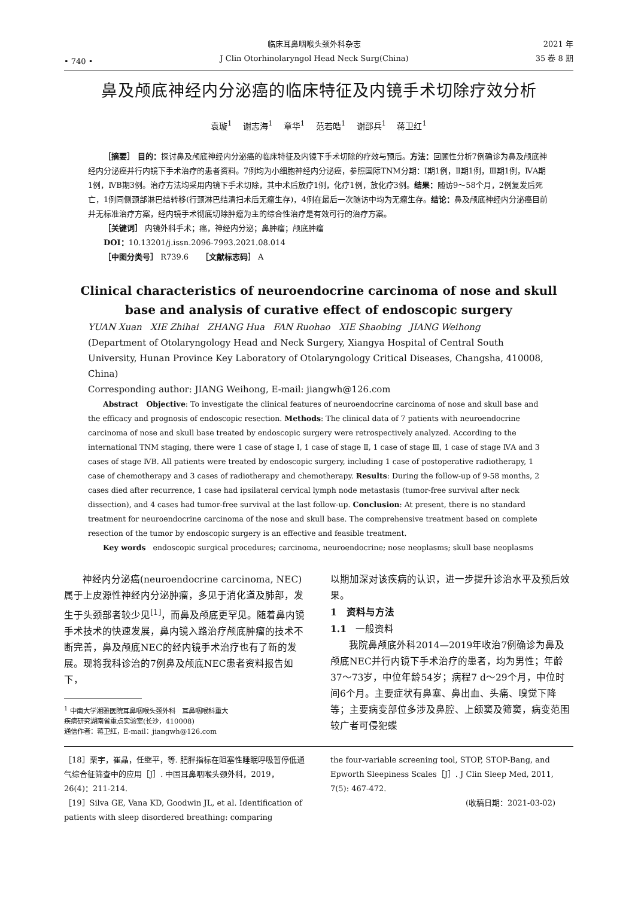• 740 •
临床耳鼻咽喉头颈外科杂志
J Clin Otorhinolaryngol Head Neck Surg(China)
2021 年
35 卷 8 期
鼻及颅底神经内分泌癌的临床特征及内镜手术切除疗效分析
袁璇<sup>1</sup> 谢志海<sup>1</sup> 章华<sup>1</sup> 范若皓<sup>1</sup> 谢邵兵<sup>1</sup> 蒋卫红<sup>1</sup>
［摘要］ 目的：探讨鼻及颅底神经内分泌癌的临床特征及内镜下手术切除的疗效与预后。方法：回顾性分析7例确诊为鼻及颅底神经内分泌癌并行内镜下手术治疗的患者资料。7例均为小细胞神经内分泌癌，参照国际TNM分期：Ⅰ期1例，Ⅱ期1例，Ⅲ期1例，ⅣA期1例，ⅣB期3例。治疗方法均采用内镜下手术切除，其中术后放疗1例，化疗1例，放化疗3例。结果：随访9～58个月，2例复发后死亡，1例同侧颈部淋巴结转移(行颈淋巴结清扫术后无瘤生存)，4例在最后一次随访中均为无瘤生存。结论：鼻及颅底神经内分泌癌目前并无标准治疗方案，经内镜手术彻底切除肿瘤为主的综合性治疗是有效可行的治疗方案。
［关键词］ 内镜外科手术；癌，神经内分泌；鼻肿瘤；颅底肿瘤
DOI：10.13201/j.issn.2096-7993.2021.08.014
［中图分类号］ R739.6 ［文献标志码］ A
Clinical characteristics of neuroendocrine carcinoma of nose and skull
base and analysis of curative effect of endoscopic surgery
YUAN Xuan XIE Zhihai ZHANG Hua FAN Ruohao XIE Shaobing JIANG Weihong
(Department of Otolaryngology Head and Neck Surgery, Xiangya Hospital of Central South University, Hunan Province Key Laboratory of Otolaryngology Critical Diseases, Changsha, 410008, China)
Corresponding author: JIANG Weihong, E-mail: jiangwh@126.com
Abstract Objective: To investigate the clinical features of neuroendocrine carcinoma of nose and skull base and the efficacy and prognosis of endoscopic resection. Methods: The clinical data of 7 patients with neuroendocrine carcinoma of nose and skull base treated by endoscopic surgery were retrospectively analyzed. According to the international TNM staging, there were 1 case of stage Ⅰ, 1 case of stage Ⅱ, 1 case of stage Ⅲ, 1 case of stage ⅣA and 3 cases of stage ⅣB. All patients were treated by endoscopic surgery, including 1 case of postoperative radiotherapy, 1 case of chemotherapy and 3 cases of radiotherapy and chemotherapy. Results: During the follow-up of 9-58 months, 2 cases died after recurrence, 1 case had ipsilateral cervical lymph node metastasis (tumor-free survival after neck dissection), and 4 cases had tumor-free survival at the last follow-up. Conclusion: At present, there is no standard treatment for neuroendocrine carcinoma of the nose and skull base. The comprehensive treatment based on complete resection of the tumor by endoscopic surgery is an effective and feasible treatment.
Key words endoscopic surgical procedures; carcinoma, neuroendocrine; nose neoplasms; skull base neoplasms
神经内分泌癌(neuroendocrine carcinoma, NEC)属于上皮源性神经内分泌肿瘤，多见于消化道及肺部，发生于头颈部者较少见<sup>[1]</sup>，而鼻及颅底更罕见。随着鼻内镜手术技术的快速发展，鼻内镜入路治疗颅底肿瘤的技术不断完善，鼻及颅底NEC的经内镜手术治疗也有了新的发展。现将我科诊治的7例鼻及颅底NEC患者资料报告如下，
<sup>1</sup> 中南大学湘雅医院耳鼻咽喉头颈外科 耳鼻咽喉科重大
疾病研究湖南省重点实验室(长沙，410008)
通信作者：蒋卫红，E-mail：jiangwh@126.com
以期加深对该疾病的认识，进一步提升诊治水平及预后效果。
1 资料与方法
1.1 一般资料
我院鼻颅底外科2014—2019年收治7例确诊为鼻及颅底NEC并行内镜下手术治疗的患者，均为男性；年龄37～73岁，中位年龄54岁；病程7 d～29个月，中位时间6个月。主要症状有鼻塞、鼻出血、头痛、嗅觉下降等；主要病变部位多涉及鼻腔、上颌窦及筛窦，病变范围较广者可侵犯蝶
［18］栗宇，崔晶，任继平，等. 肥胖指标在阻塞性睡眠呼吸暂停低通气综合征筛查中的应用［J］. 中国耳鼻咽喉头颈外科，2019，26(4)：211-214.
［19］Silva GE, Vana KD, Goodwin JL, et al. Identification of patients with sleep disordered breathing: comparing
the four-variable screening tool, STOP, STOP-Bang, and Epworth Sleepiness Scales［J］. J Clin Sleep Med, 2011, 7(5): 467-472.
(收稿日期：2021-03-02)